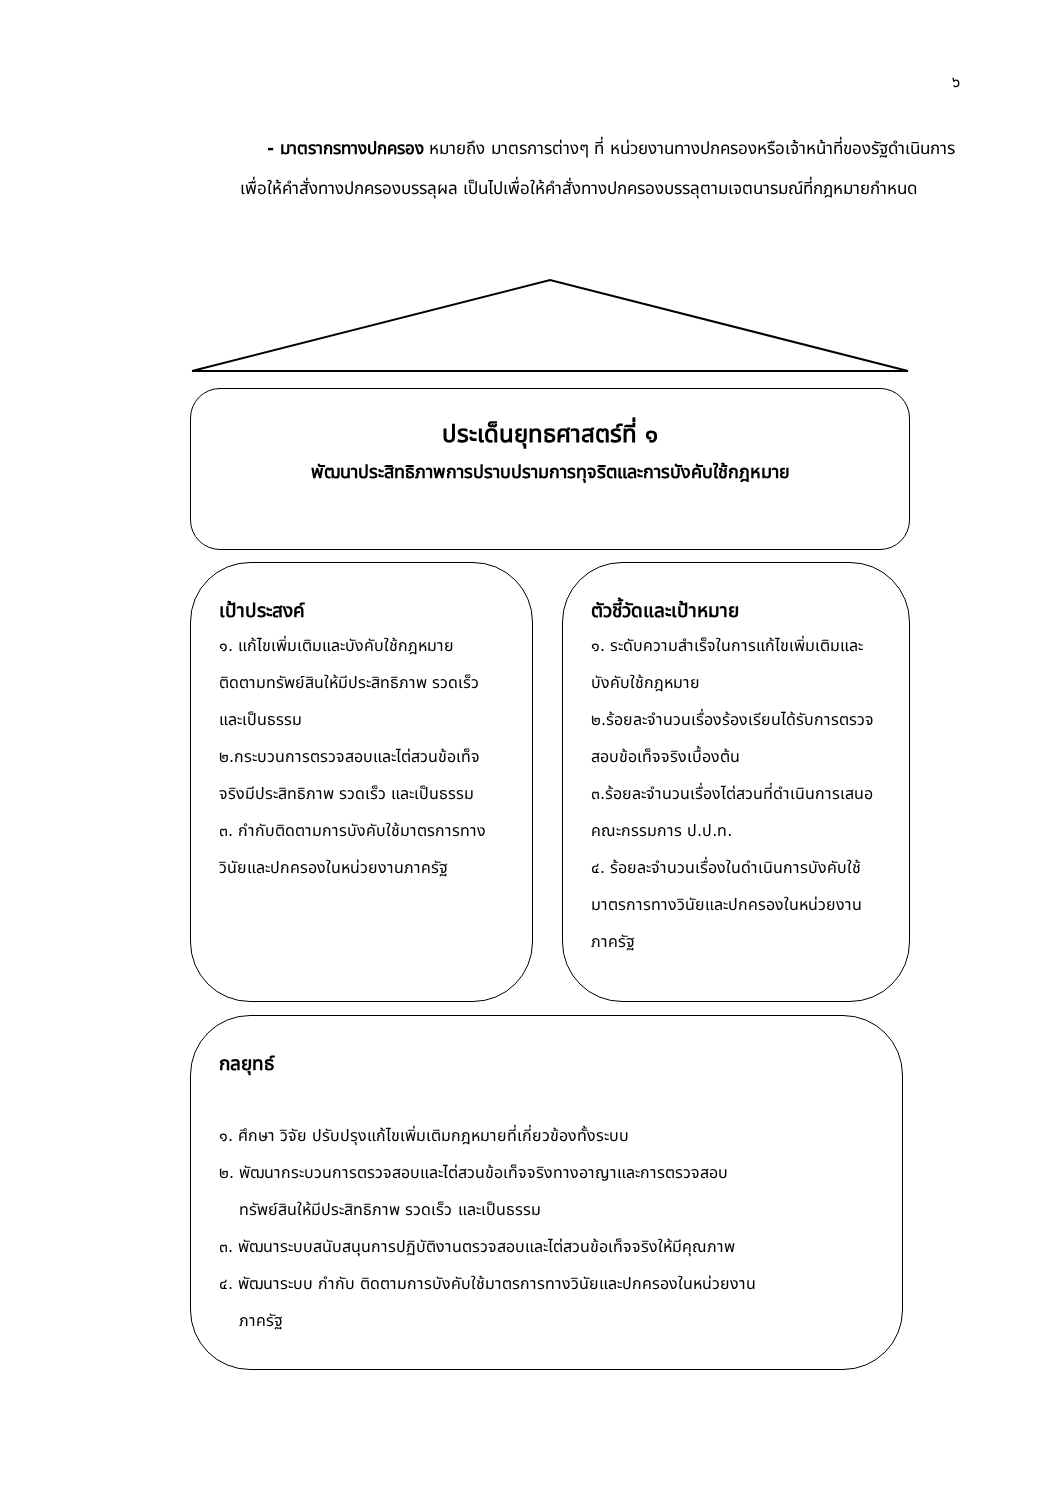๖
- มาตรากรทางปกครอง หมายถึง มาตรการต่างๆ ที่ หน่วยงานทางปกครองหรือเจ้าหน้าที่ของรัฐดำเนินการเพื่อให้คำสั่งทางปกครองบรรลุผล เป็นไปเพื่อให้คำสั่งทางปกครองบรรลุตามเจตนารมณ์ที่กฎหมายกำหนด
ประเด็นยุทธศาสตร์ที่ ๑
พัฒนาประสิทธิภาพการปราบปรามการทุจริตและการบังคับใช้กฎหมาย
เป้าประสงค์
๑. แก้ไขเพิ่มเติมและบังคับใช้กฎหมาย ติดตามทรัพย์สินให้มีประสิทธิภาพ รวดเร็ว และเป็นธรรม
๒.กระบวนการตรวจสอบและไต่สวนข้อเท็จจริงมีประสิทธิภาพ รวดเร็ว และเป็นธรรม
๓. กำกับติดตามการบังคับใช้มาตรการทางวินัยและปกครองในหน่วยงานภาครัฐ
ตัวชี้วัดและเป้าหมาย
๑. ระดับความสำเร็จในการแก้ไขเพิ่มเติมและบังคับใช้กฎหมาย
๒.ร้อยละจำนวนเรื่องร้องเรียนได้รับการตรวจสอบข้อเท็จจริงเบื้องต้น
๓.ร้อยละจำนวนเรื่องไต่สวนที่ดำเนินการเสนอคณะกรรมการ ป.ป.ท.
๔. ร้อยละจำนวนเรื่องในดำเนินการบังคับใช้มาตรการทางวินัยและปกครองในหน่วยงานภาครัฐ
กลยุทธ์
๑. ศึกษา วิจัย ปรับปรุงแก้ไขเพิ่มเติมกฎหมายที่เกี่ยวข้องทั้งระบบ
๒. พัฒนากระบวนการตรวจสอบและไต่สวนข้อเท็จจริงทางอาญาและการตรวจสอบ
ทรัพย์สินให้มีประสิทธิภาพ รวดเร็ว และเป็นธรรม
๓. พัฒนาระบบสนับสนุนการปฏิบัติงานตรวจสอบและไต่สวนข้อเท็จจริงให้มีคุณภาพ
๔. พัฒนาระบบ กำกับ ติดตามการบังคับใช้มาตรการทางวินัยและปกครองในหน่วยงาน
ภาครัฐ